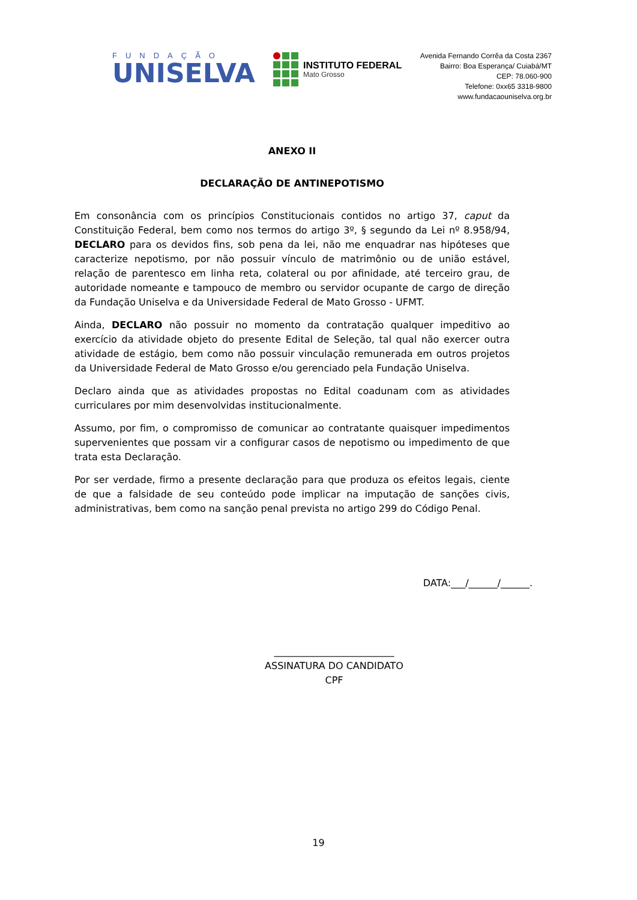FUNDAÇÃO
UNISELVA
INSTITUTO FEDERAL
Mato Grosso
Avenida Fernando Corrêa da Costa 2367
Bairro: Boa Esperança/ Cuiabá/MT
CEP: 78.060-900
Telefone: 0xx65 3318-9800
www.fundacaouniselva.org.br
ANEXO II
DECLARAÇÃO DE ANTINEPOTISMO
Em consonância com os princípios Constitucionais contidos no artigo 37, caput da Constituição Federal, bem como nos termos do artigo 3º, § segundo da Lei nº 8.958/94, DECLARO para os devidos fins, sob pena da lei, não me enquadrar nas hipóteses que caracterize nepotismo, por não possuir vínculo de matrimônio ou de união estável, relação de parentesco em linha reta, colateral ou por afinidade, até terceiro grau, de autoridade nomeante e tampouco de membro ou servidor ocupante de cargo de direção da Fundação Uniselva e da Universidade Federal de Mato Grosso - UFMT.
Ainda, DECLARO não possuir no momento da contratação qualquer impeditivo ao exercício da atividade objeto do presente Edital de Seleção, tal qual não exercer outra atividade de estágio, bem como não possuir vinculação remunerada em outros projetos da Universidade Federal de Mato Grosso e/ou gerenciado pela Fundação Uniselva.
Declaro ainda que as atividades propostas no Edital coadunam com as atividades curriculares por mim desenvolvidas institucionalmente.
Assumo, por fim, o compromisso de comunicar ao contratante quaisquer impedimentos supervenientes que possam vir a configurar casos de nepotismo ou impedimento de que trata esta Declaração.
Por ser verdade, firmo a presente declaração para que produza os efeitos legais, ciente de que a falsidade de seu conteúdo pode implicar na imputação de sanções civis, administrativas, bem como na sanção penal prevista no artigo 299 do Código Penal.
DATA:___/______/______.
_________________________
ASSINATURA DO CANDIDATO
CPF
19